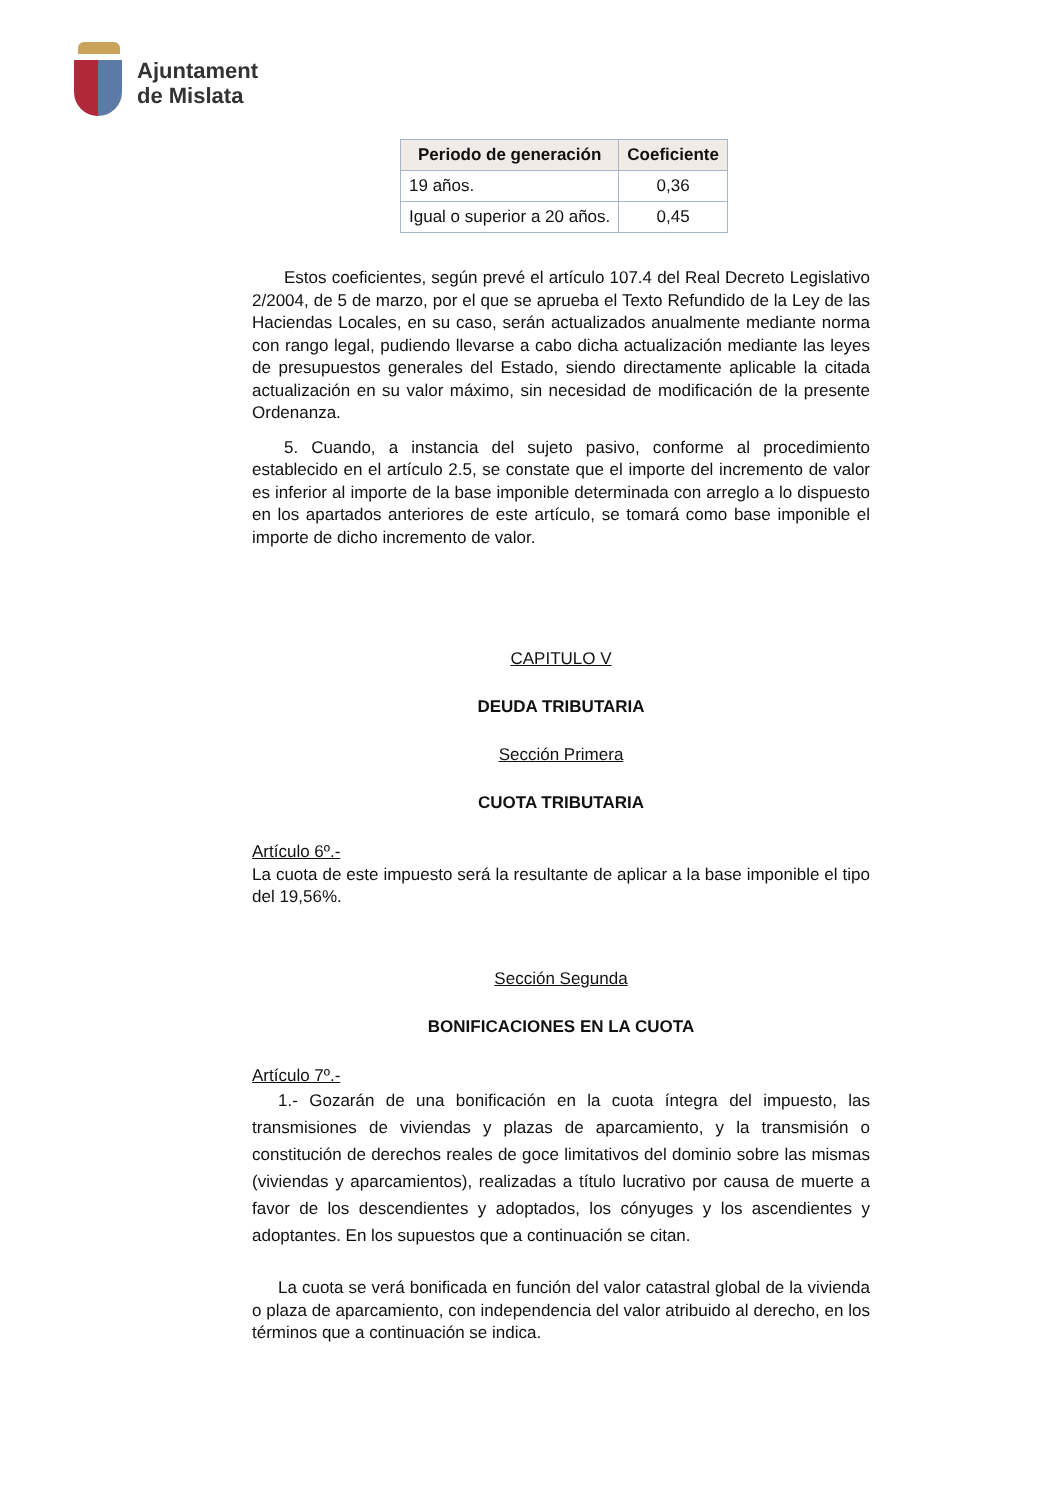Ajuntament
de Mislata
| Periodo de generación | Coeficiente |
| --- | --- |
| 19 años. | 0,36 |
| Igual o superior a 20 años. | 0,45 |
Estos coeficientes, según prevé el artículo 107.4 del Real Decreto Legislativo 2/2004, de 5 de marzo, por el que se aprueba el Texto Refundido de la Ley de las Haciendas Locales, en su caso, serán actualizados anualmente mediante norma con rango legal, pudiendo llevarse a cabo dicha actualización mediante las leyes de presupuestos generales del Estado, siendo directamente aplicable la citada actualización en su valor máximo, sin necesidad de modificación de la presente Ordenanza.
5. Cuando, a instancia del sujeto pasivo, conforme al procedimiento establecido en el artículo 2.5, se constate que el importe del incremento de valor es inferior al importe de la base imponible determinada con arreglo a lo dispuesto en los apartados anteriores de este artículo, se tomará como base imponible el importe de dicho incremento de valor.
CAPITULO V
DEUDA TRIBUTARIA
Sección Primera
CUOTA TRIBUTARIA
Artículo 6º.-
La cuota de este impuesto será la resultante de aplicar a la base imponible el tipo del 19,56%.
Sección Segunda
BONIFICACIONES EN LA CUOTA
Artículo 7º.-
1.- Gozarán de una bonificación en la cuota íntegra del impuesto, las transmisiones de viviendas y plazas de aparcamiento, y la transmisión o constitución de derechos reales de goce limitativos del dominio sobre las mismas (viviendas y aparcamientos), realizadas a título lucrativo por causa de muerte a favor de los descendientes y adoptados, los cónyuges y los ascendientes y adoptantes. En los supuestos que a continuación se citan.
La cuota se verá bonificada en función del valor catastral global de la vivienda o plaza de aparcamiento, con independencia del valor atribuido al derecho, en los términos que a continuación se indica.